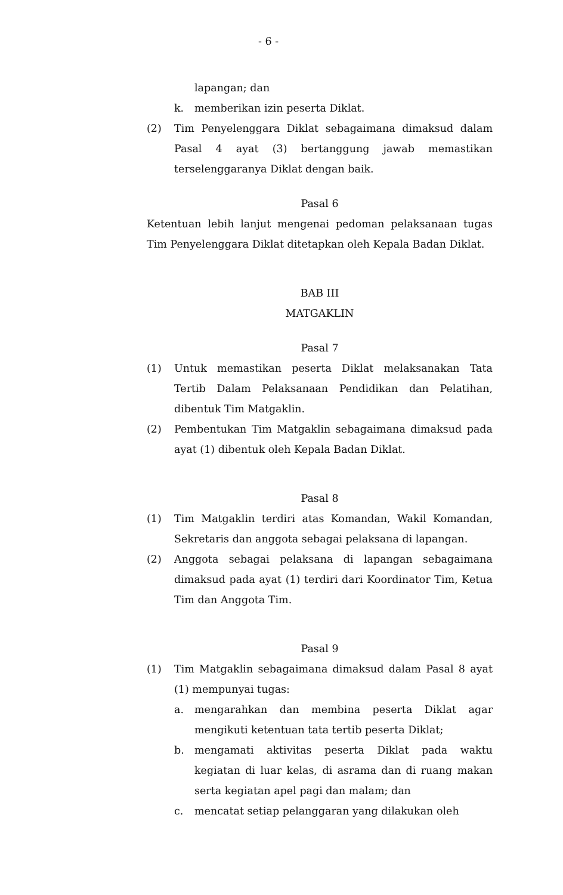- 6 -
lapangan; dan
k. memberikan izin peserta Diklat.
(2) Tim Penyelenggara Diklat sebagaimana dimaksud dalam Pasal 4 ayat (3) bertanggung jawab memastikan terselenggaranya Diklat dengan baik.
Pasal 6
Ketentuan lebih lanjut mengenai pedoman pelaksanaan tugas Tim Penyelenggara Diklat ditetapkan oleh Kepala Badan Diklat.
BAB III
MATGAKLIN
Pasal 7
(1) Untuk memastikan peserta Diklat melaksanakan Tata Tertib Dalam Pelaksanaan Pendidikan dan Pelatihan, dibentuk Tim Matgaklin.
(2) Pembentukan Tim Matgaklin sebagaimana dimaksud pada ayat (1) dibentuk oleh Kepala Badan Diklat.
Pasal 8
(1) Tim Matgaklin terdiri atas Komandan, Wakil Komandan, Sekretaris dan anggota sebagai pelaksana di lapangan.
(2) Anggota sebagai pelaksana di lapangan sebagaimana dimaksud pada ayat (1) terdiri dari Koordinator Tim, Ketua Tim dan Anggota Tim.
Pasal 9
(1) Tim Matgaklin sebagaimana dimaksud dalam Pasal 8 ayat (1) mempunyai tugas:
a. mengarahkan dan membina peserta Diklat agar mengikuti ketentuan tata tertib peserta Diklat;
b. mengamati aktivitas peserta Diklat pada waktu kegiatan di luar kelas, di asrama dan di ruang makan serta kegiatan apel pagi dan malam; dan
c. mencatat setiap pelanggaran yang dilakukan oleh